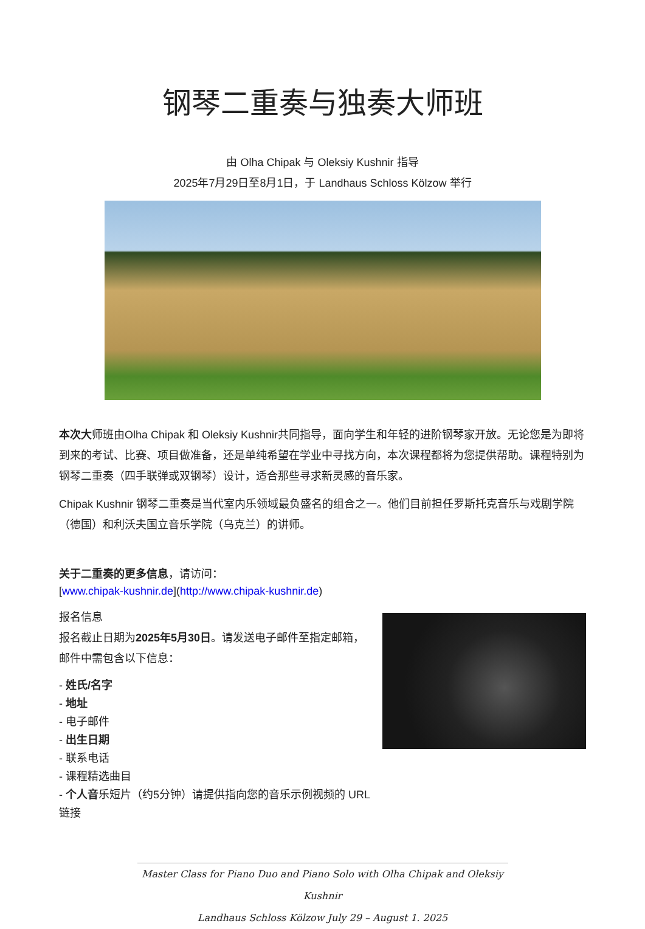钢琴二重奏与独奏大师班
由 Olha Chipak 与 Oleksiy Kushnir 指导
2025年7月29日至8月1日，于 Landhaus Schloss Kölzow 举行
本次大师班由Olha Chipak 和 Oleksiy Kushnir共同指导，面向学生和年轻的进阶钢琴家开放。无论您是为即将到来的考试、比赛、项目做准备，还是单纯希望在学业中寻找方向，本次课程都将为您提供帮助。课程特别为钢琴二重奏（四手联弹或双钢琴）设计，适合那些寻求新灵感的音乐家。
Chipak Kushnir 钢琴二重奏是当代室内乐领域最负盛名的组合之一。他们目前担任罗斯托克音乐与戏剧学院（德国）和利沃夫国立音乐学院（乌克兰）的讲师。
关于二重奏的更多信息，请访问：
[www.chipak-kushnir.de](http://www.chipak-kushnir.de)
报名信息
报名截止日期为2025年5月30日。请发送电子邮件至指定邮箱，邮件中需包含以下信息：
- 姓氏/名字
- 地址
- 电子邮件
- 出生日期
- 联系电话
- 课程精选曲目
- 个人音乐短片（约5分钟）请提供指向您的音乐示例视频的 URL 链接
Master Class for Piano Duo and Piano Solo with Olha Chipak and Oleksiy Kushnir
Landhaus Schloss Kölzow July 29 – August 1. 2025